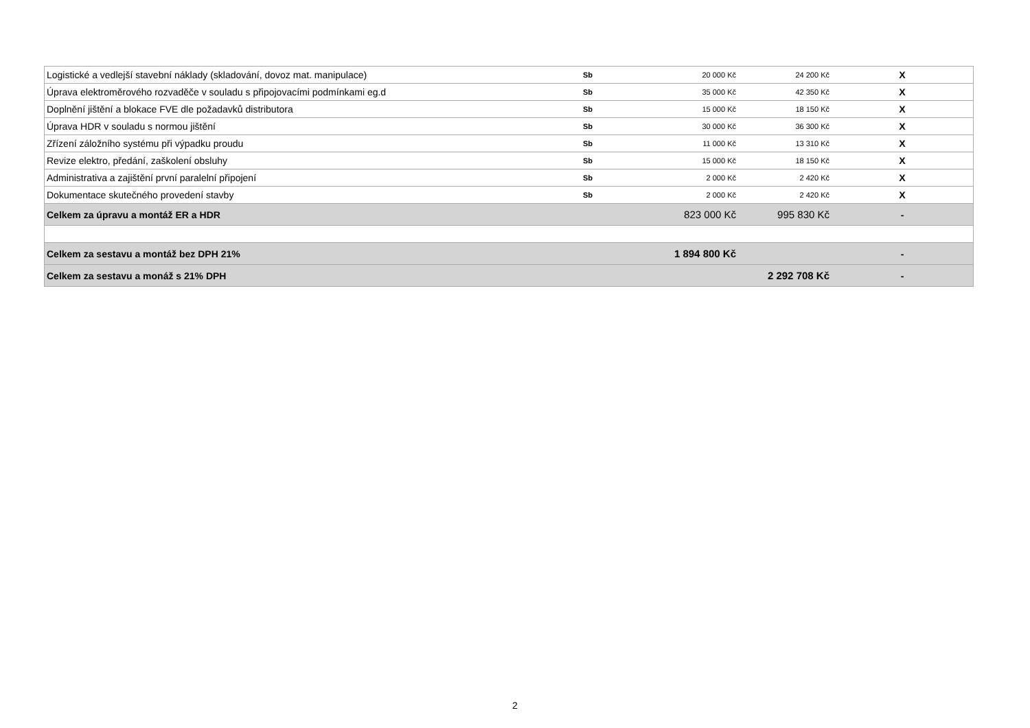| Logistické a vedlejší stavební náklady (skladování, dovoz mat. manipulace) | Sb | 20 000 Kč | 24 200 Kč | X |
| Úprava elektroměrového rozvaděče v souladu s připojovacími podmínkami eg.d | Sb | 35 000 Kč | 42 350 Kč | X |
| Doplnění jištění a blokace FVE dle požadavků distributora | Sb | 15 000 Kč | 18 150 Kč | X |
| Úprava HDR v souladu s normou jištění | Sb | 30 000 Kč | 36 300 Kč | X |
| Zřízení záložního systému při výpadku proudu | Sb | 11 000 Kč | 13 310 Kč | X |
| Revize elektro, předání, zaškolení obsluhy | Sb | 15 000 Kč | 18 150 Kč | X |
| Administrativa a zajištění první paralelní připojení | Sb | 2 000 Kč | 2 420 Kč | X |
| Dokumentace skutečného provedení stavby | Sb | 2 000 Kč | 2 420 Kč | X |
| Celkem za úpravu a montáž ER a HDR | | 823 000 Kč | 995 830 Kč | - |
| Celkem za sestavu a montáž bez DPH 21% | | 1 894 800 Kč | | - |
| Celkem za sestavu a monáž s 21% DPH | | | 2 292 708 Kč | - |
2